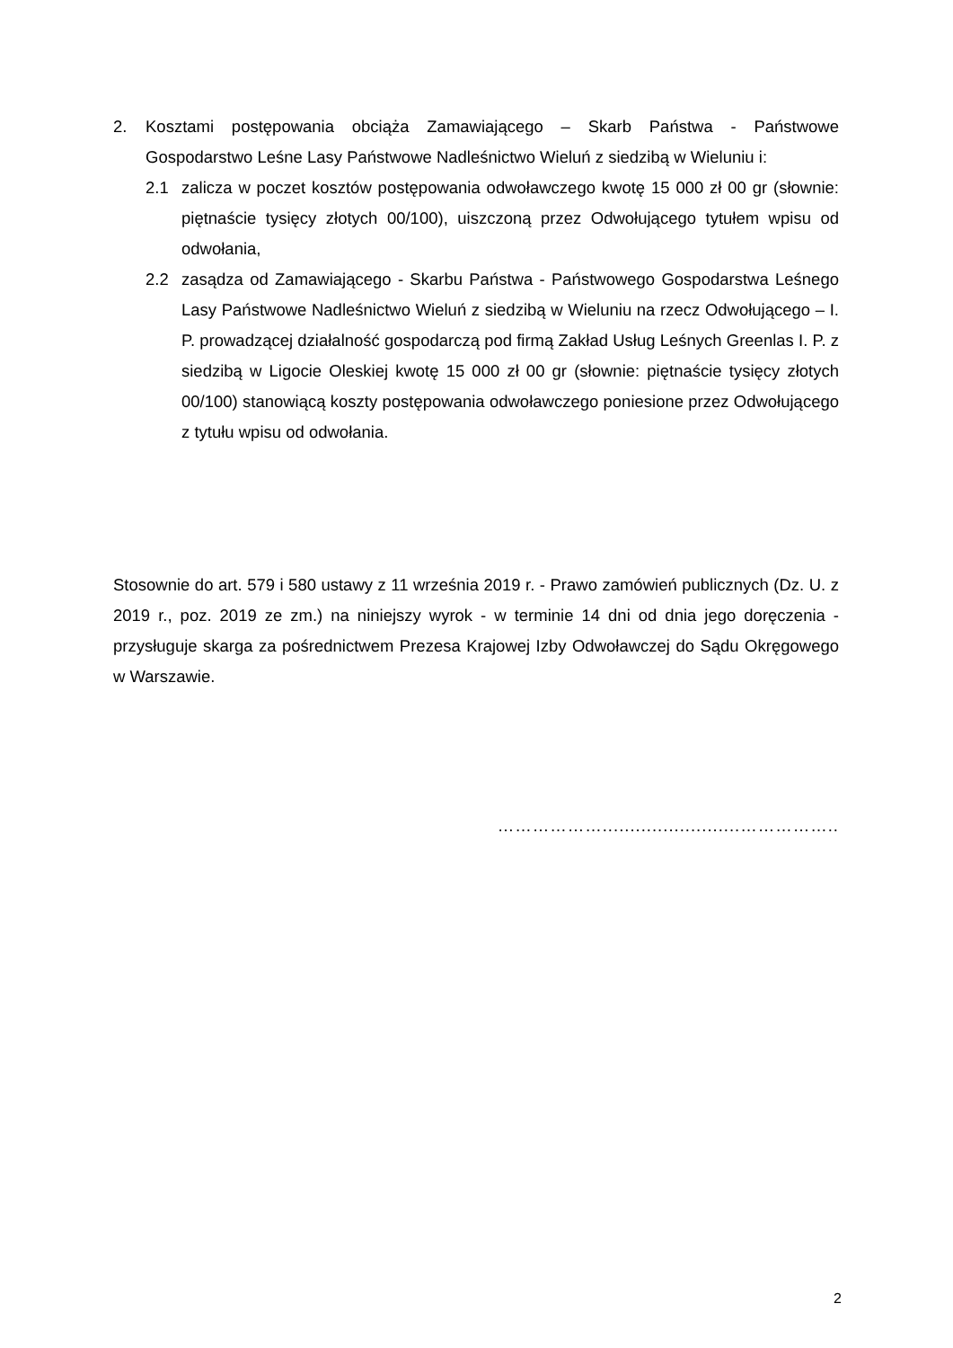2. Kosztami postępowania obciąża Zamawiającego – Skarb Państwa - Państwowe Gospodarstwo Leśne Lasy Państwowe Nadleśnictwo Wieluń z siedzibą w Wieluniu i:
2.1 zalicza w poczet kosztów postępowania odwoławczego kwotę 15 000 zł 00 gr (słownie: piętnaście tysięcy złotych 00/100), uiszczoną przez Odwołującego tytułem wpisu od odwołania,
2.2 zasądza od Zamawiającego - Skarbu Państwa - Państwowego Gospodarstwa Leśnego Lasy Państwowe Nadleśnictwo Wieluń z siedzibą w Wieluniu na rzecz Odwołującego – I. P. prowadzącej działalność gospodarczą pod firmą Zakład Usług Leśnych Greenlas I. P. z siedzibą w Ligocie Oleskiej kwotę 15 000 zł 00 gr (słownie: piętnaście tysięcy złotych 00/100) stanowiącą koszty postępowania odwoławczego poniesione przez Odwołującego z tytułu wpisu od odwołania.
Stosownie do art. 579 i 580 ustawy z 11 września 2019 r. - Prawo zamówień publicznych (Dz. U. z 2019 r., poz. 2019 ze zm.) na niniejszy wyrok - w terminie 14 dni od dnia jego doręczenia - przysługuje skarga za pośrednictwem Prezesa Krajowej Izby Odwoławczej do Sądu Okręgowego w Warszawie.
……………….........................……………..
2